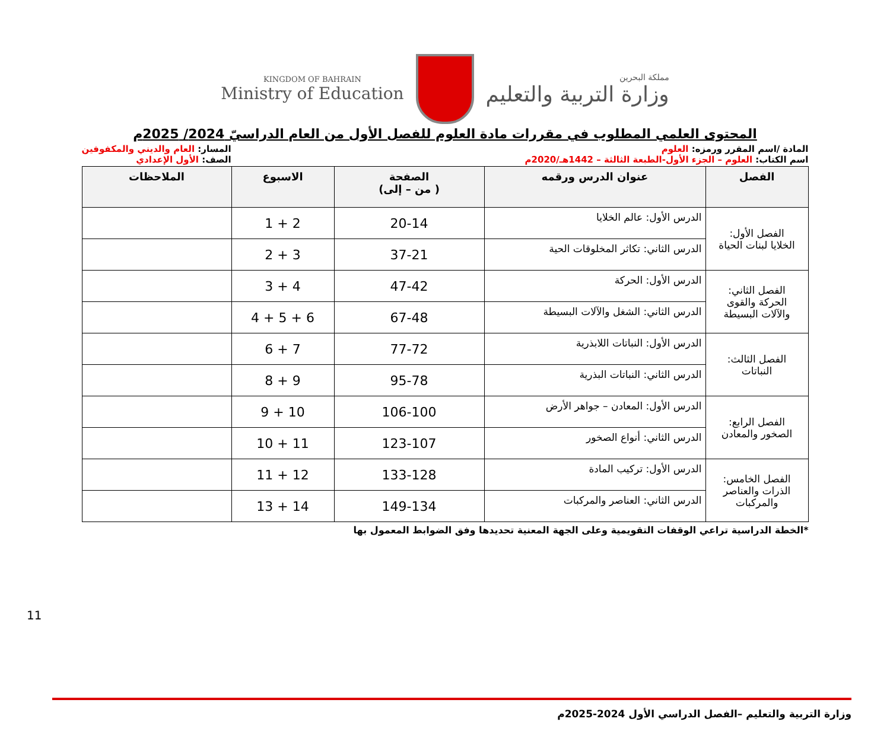KINGDOM OF BAHRAIN
Ministry of Education
مملكة البحرين
وزارة التربية والتعليم
المحتوى العلمي المطلوب في مقررات مادة العلوم للفصل الأول من العام الدراسيّ 2024/ 2025م
المادة /اسم المقرر ورمزه: العلوم
اسم الكتاب: العلوم – الجزء الأول-الطبعة الثالثة – 1442هـ/2020م
المسار: العام والديني والمكفوفين
الصف: الأول الإعدادي
| الفصل | عنوان الدرس ورقمه | الصفحة ( من – إلى) | الاسبوع | الملاحظات |
| --- | --- | --- | --- | --- |
| الفصل الأول: الخلايا لبنات الحياة | الدرس الأول: عالم الخلايا | 20-14 | 2 + 1 | |
| | الدرس الثاني: تكاثر المخلوقات الحية | 37-21 | 3 + 2 | |
| الفصل الثاني: الحركة والقوى والآلات البسيطة | الدرس الأول: الحركة | 47-42 | 4 + 3 | |
| | الدرس الثاني: الشغل والآلات البسيطة | 67-48 | 6 + 5 + 4 | |
| الفصل الثالث: النباتات | الدرس الأول: النباتات اللابذرية | 77-72 | 7 + 6 | |
| | الدرس الثاني: النباتات البذرية | 95-78 | 9 + 8 | |
| الفصل الرابع: الصخور والمعادن | الدرس الأول: المعادن – جواهر الأرض | 106-100 | 10 + 9 | |
| | الدرس الثاني: أنواع الصخور | 123-107 | 11 + 10 | |
| الفصل الخامس: الذرات والعناصر والمركبات | الدرس الأول: تركيب المادة | 133-128 | 12 + 11 | |
| | الدرس الثاني: العناصر والمركبات | 149-134 | 14 + 13 | |
*الخطة الدراسية تراعي الوقفات التقويمية وعلى الجهة المعنية تحديدها وفق الضوابط المعمول بها
11
وزارة التربية والتعليم –الفصل الدراسي الأول 2024-2025م